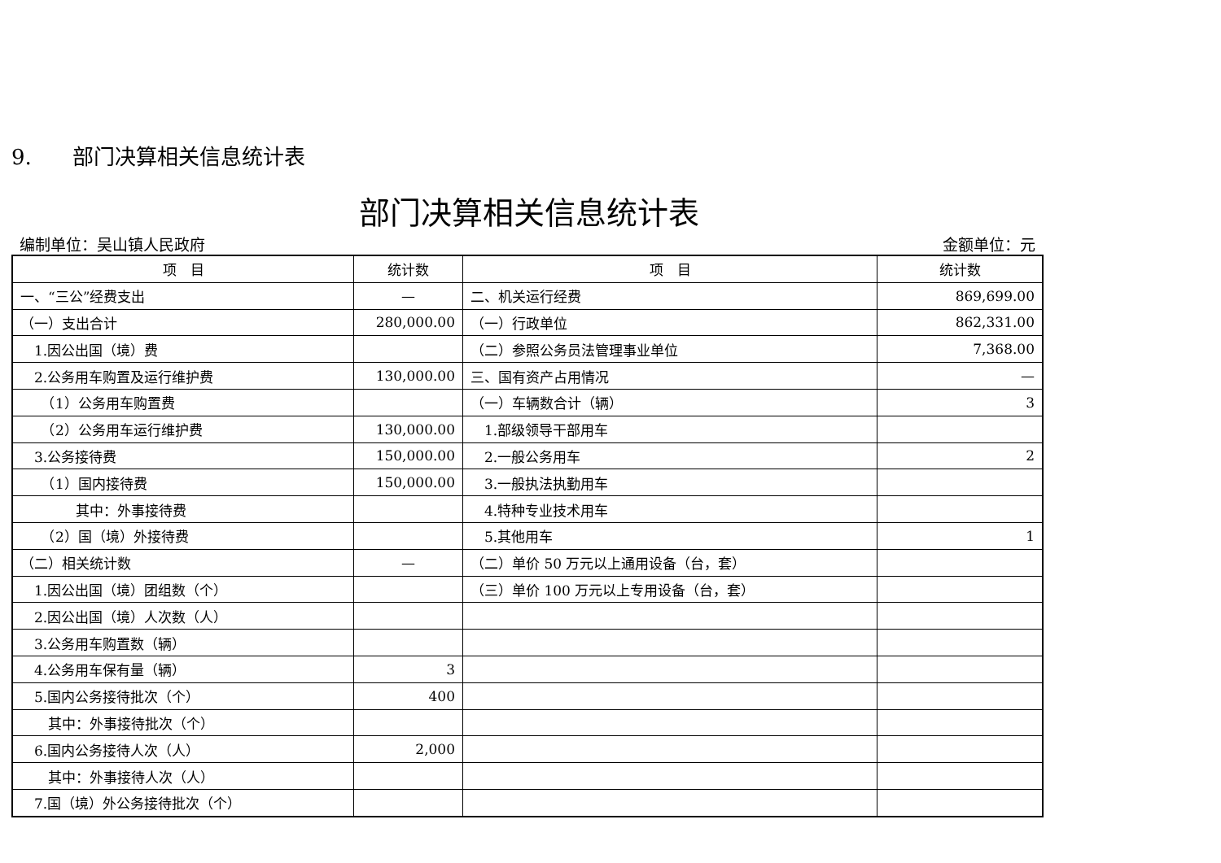9. 部门决算相关信息统计表
部门决算相关信息统计表
编制单位：吴山镇人民政府 金额单位：元
| 项 目 | 统计数 | 项 目 | 统计数 |
| --- | --- | --- | --- |
| 一、“三公”经费支出 | — | 二、机关运行经费 | 869,699.00 |
| （一）支出合计 | 280,000.00 | （一）行政单位 | 862,331.00 |
| 1.因公出国（境）费 | | （二）参照公务员法管理事业单位 | 7,368.00 |
| 2.公务用车购置及运行维护费 | 130,000.00 | 三、国有资产占用情况 | — |
| （1）公务用车购置费 | | （一）车辆数合计（辆） | 3 |
| （2）公务用车运行维护费 | 130,000.00 | 1.部级领导干部用车 | |
| 3.公务接待费 | 150,000.00 | 2.一般公务用车 | 2 |
| （1）国内接待费 | 150,000.00 | 3.一般执法执勤用车 | |
| 其中：外事接待费 | | 4.特种专业技术用车 | |
| （2）国（境）外接待费 | | 5.其他用车 | 1 |
| （二）相关统计数 | — | （二）单价 50 万元以上通用设备（台，套） | |
| 1.因公出国（境）团组数（个） | | （三）单价 100 万元以上专用设备（台，套） | |
| 2.因公出国（境）人次数（人） | | | |
| 3.公务用车购置数（辆） | | | |
| 4.公务用车保有量（辆） | 3 | | |
| 5.国内公务接待批次（个） | 400 | | |
| 其中：外事接待批次（个） | | | |
| 6.国内公务接待人次（人） | 2,000 | | |
| 其中：外事接待人次（人） | | | |
| 7.国（境）外公务接待批次（个） | | | |